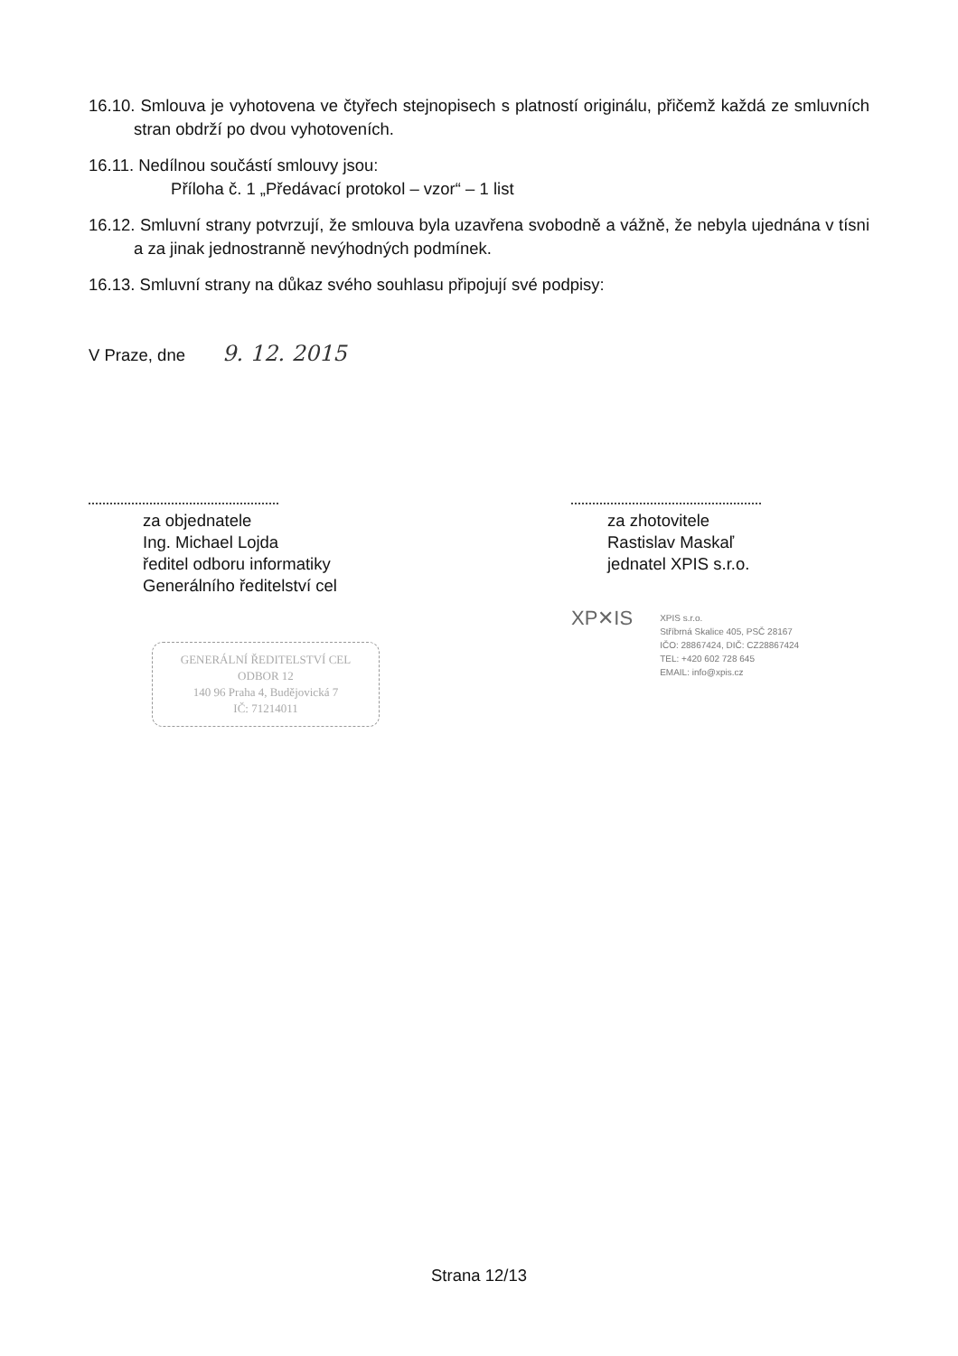16.10. Smlouva je vyhotovena ve čtyřech stejnopisech s platností originálu, přičemž každá ze smluvních stran obdrží po dvou vyhotoveních.
16.11. Nedílnou součástí smlouvy jsou:
Příloha č. 1 „Předávací protokol – vzor“ – 1 list
16.12. Smluvní strany potvrzují, že smlouva byla uzavřena svobodně a vážně, že nebyla ujednána v tísni a za jinak jednostranně nevýhodných podmínek.
16.13. Smluvní strany na důkaz svého souhlasu připojují své podpisy:
V Praze, dne 9. 12. 2015
za objednatele
Ing. Michael Lojda
ředitel odboru informatiky
Generálního ředitelství cel
GENERÁLNÍ ŘEDITELSTVÍ CEL
ODBOR 12
140 96 Praha 4, Budějovická 7
IČ: 71214011
za zhotovitele
Rastislav Maskaľ
jednatel XPIS s.r.o.
XP✕IS
XPIS s.r.o.
Stříbrná Skalice 405, PSČ 28167
IČO: 28867424, DIČ: CZ28867424
TEL: +420 602 728 645
EMAIL: info@xpis.cz
Strana 12/13